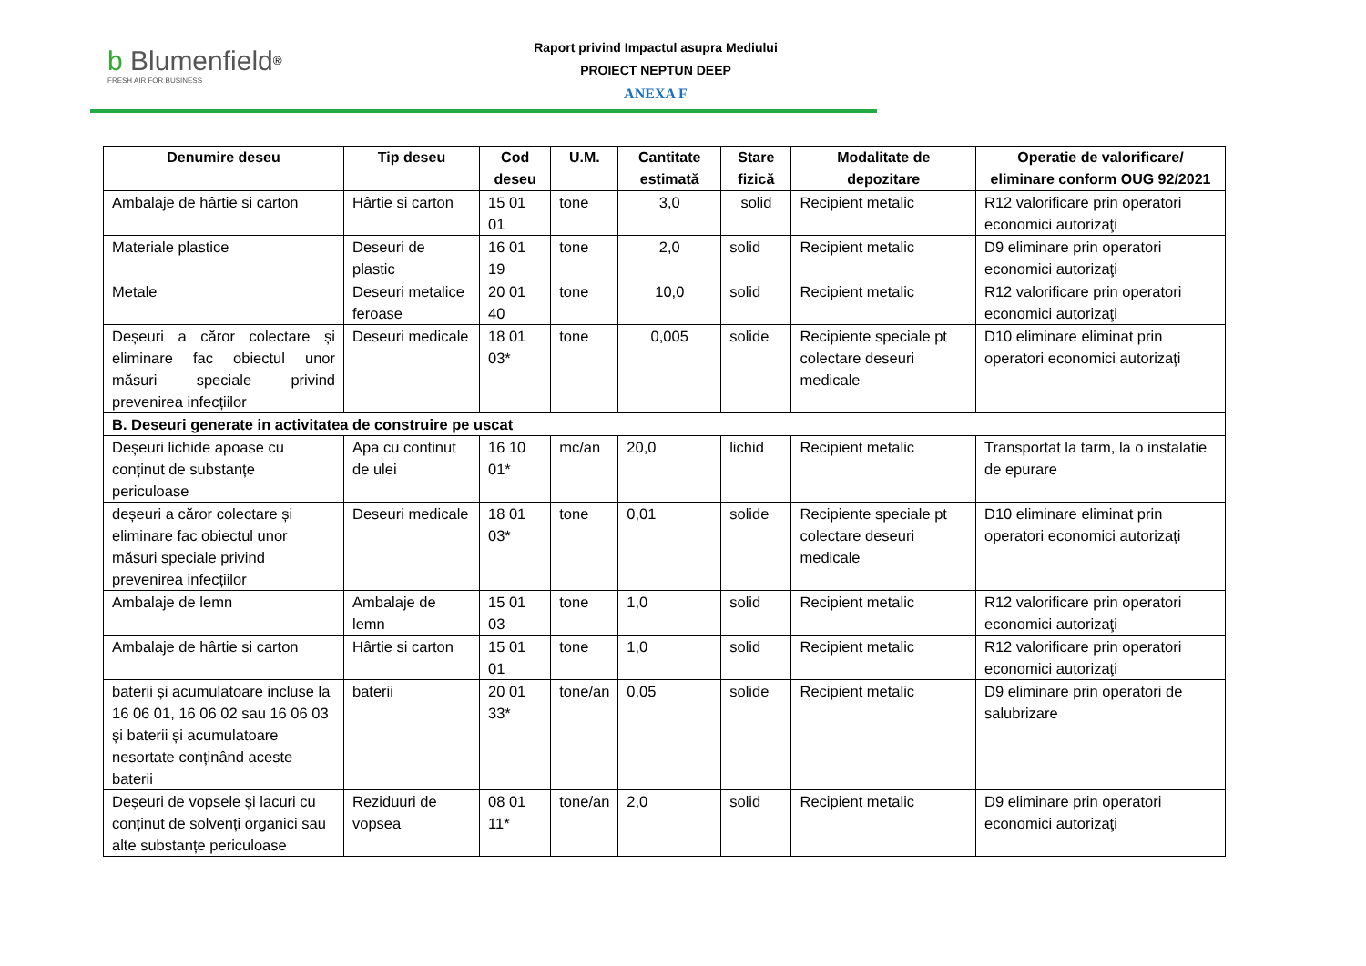b Blumenfield<sup>®</sup>
FRESH AIR FOR BUSINESS
Raport privind Impactul asupra Mediului
PROIECT NEPTUN DEEP
ANEXA F
| Denumire deseu | Tip deseu | Cod deseu | U.M. | Cantitate estimată | Stare fizică | Modalitate de depozitare | Operatie de valorificare/ eliminare conform OUG 92/2021 |
| --- | --- | --- | --- | --- | --- | --- | --- |
| Ambalaje de hârtie si carton | Hârtie si carton | 15 01 01 | tone | 3,0 | solid | Recipient metalic | R12 valorificare prin operatori economici autorizaţi |
| Materiale plastice | Deseuri de plastic | 16 01 19 | tone | 2,0 | solid | Recipient metalic | D9 eliminare prin operatori economici autorizaţi |
| Metale | Deseuri metalice feroase | 20 01 40 | tone | 10,0 | solid | Recipient metalic | R12 valorificare prin operatori economici autorizaţi |
| Deșeuri a căror colectare și eliminare fac obiectul unor măsuri speciale privind prevenirea infecțiilor | Deseuri medicale | 18 01 03* | tone | 0,005 | solide | Recipiente speciale pt colectare deseuri medicale | D10 eliminare eliminat prin operatori economici autorizaţi |
| B. Deseuri generate in activitatea de construire pe uscat | | | | | | | |
| Deșeuri lichide apoase cu conținut de substanțe periculoase | Apa cu continut de ulei | 16 10 01* | mc/an | 20,0 | lichid | Recipient metalic | Transportat la tarm, la o instalatie de epurare |
| deșeuri a căror colectare și eliminare fac obiectul unor măsuri speciale privind prevenirea infecțiilor | Deseuri medicale | 18 01 03* | tone | 0,01 | solide | Recipiente speciale pt colectare deseuri medicale | D10 eliminare eliminat prin operatori economici autorizaţi |
| Ambalaje de lemn | Ambalaje de lemn | 15 01 03 | tone | 1,0 | solid | Recipient metalic | R12 valorificare prin operatori economici autorizaţi |
| Ambalaje de hârtie si carton | Hârtie si carton | 15 01 01 | tone | 1,0 | solid | Recipient metalic | R12 valorificare prin operatori economici autorizaţi |
| baterii și acumulatoare incluse la 16 06 01, 16 06 02 sau 16 06 03 și baterii și acumulatoare nesortate conținând aceste baterii | baterii | 20 01 33* | tone/an | 0,05 | solide | Recipient metalic | D9 eliminare prin operatori de salubrizare |
| Deșeuri de vopsele și lacuri cu conținut de solvenți organici sau alte substanțe periculoase | Reziduuri de vopsea | 08 01 11* | tone/an | 2,0 | solid | Recipient metalic | D9 eliminare prin operatori economici autorizaţi |